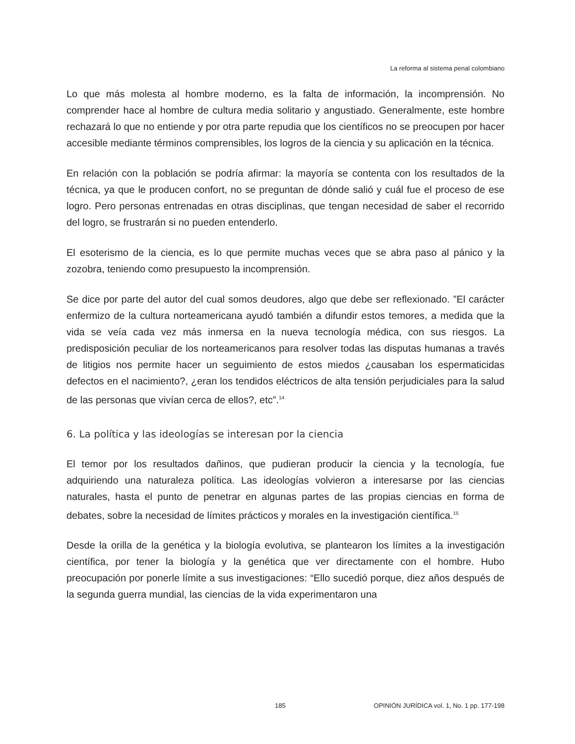La reforma al sistema penal colombiano
Lo que más molesta al hombre moderno, es la falta de información, la incomprensión. No comprender hace al hombre de cultura media solitario y angustiado. Generalmente, este hombre rechazará lo que no entiende y por otra parte repudia que los científicos no se preocupen por hacer accesible mediante términos comprensibles, los logros de la ciencia y su aplicación en la técnica.
En relación con la población se podría afirmar: la mayoría se contenta con los resultados de la técnica, ya que le producen confort, no se preguntan de dónde salió y cuál fue el proceso de ese logro. Pero personas entrenadas en otras disciplinas, que tengan necesidad de saber el recorrido del logro, se frustrarán si no pueden entenderlo.
El esoterismo de la ciencia, es lo que permite muchas veces que se abra paso al pánico y la zozobra, teniendo como presupuesto la incomprensión.
Se dice por parte del autor del cual somos deudores, algo que debe ser reflexionado. ”El carácter enfermizo de la cultura norteamericana ayudó también a difundir estos temores, a medida que la vida se veía cada vez más inmersa en la nueva tecnología médica, con sus riesgos. La predisposición peculiar de los norteamericanos para resolver todas las disputas humanas a través de litigios nos permite hacer un seguimiento de estos miedos ¿causaban los espermaticidas defectos en el nacimiento?, ¿eran los tendidos eléctricos de alta tensión perjudiciales para la salud de las personas que vivían cerca de ellos?, etc”.<sup>14</sup>
6. La política y las ideologías se interesan por la ciencia
El temor por los resultados dañinos, que pudieran producir la ciencia y la tecnología, fue adquiriendo una naturaleza política. Las ideologías volvieron a interesarse por las ciencias naturales, hasta el punto de penetrar en algunas partes de las propias ciencias en forma de debates, sobre la necesidad de límites prácticos y morales en la investigación científica.<sup>15</sup>
Desde la orilla de la genética y la biología evolutiva, se plantearon los límites a la investigación científica, por tener la biología y la genética que ver directamente con el hombre. Hubo preocupación por ponerle límite a sus investigaciones: “Ello sucedió porque, diez años después de la segunda guerra mundial, las ciencias de la vida experimentaron una
185 OPINIÓN JURÍDICA vol. 1, No. 1 pp. 177-198